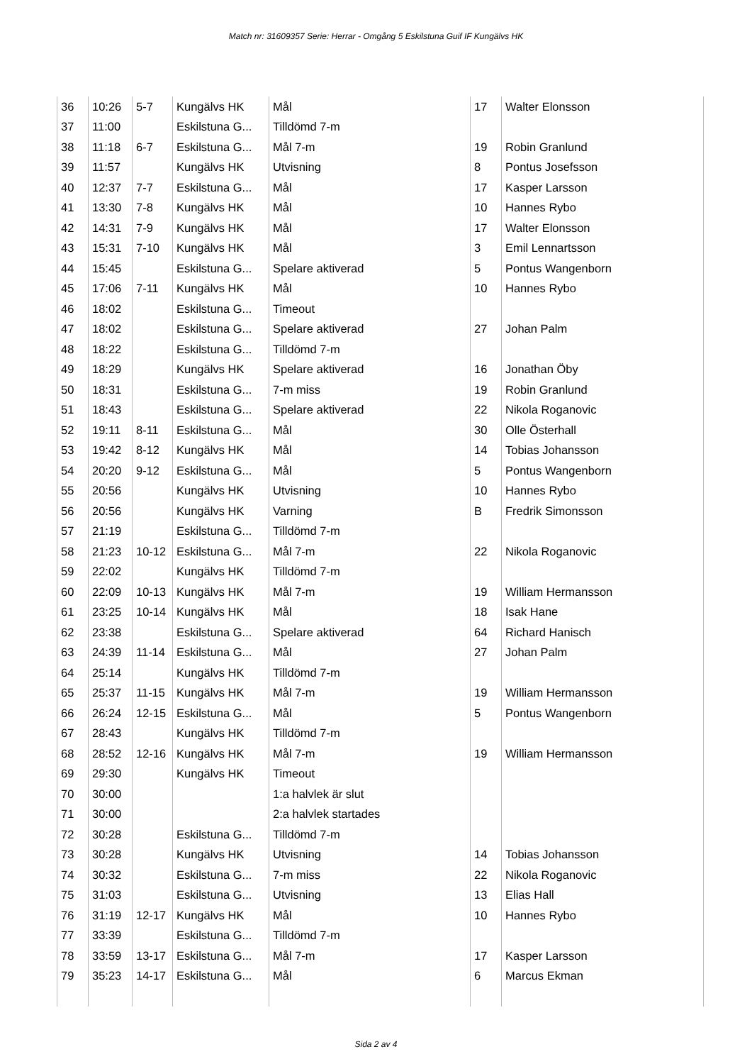Match nr: 31609357 Serie: Herrar - Omgång 5 Eskilstuna Guif IF Kungälvs HK
| 36 | 10:26 | 5-7 | Kungälvs HK | Mål | 17 | Walter Elonsson |
| 37 | 11:00 | | Eskilstuna G... | Tilldömd 7-m | | |
| 38 | 11:18 | 6-7 | Eskilstuna G... | Mål 7-m | 19 | Robin Granlund |
| 39 | 11:57 | | Kungälvs HK | Utvisning | 8 | Pontus Josefsson |
| 40 | 12:37 | 7-7 | Eskilstuna G... | Mål | 17 | Kasper Larsson |
| 41 | 13:30 | 7-8 | Kungälvs HK | Mål | 10 | Hannes Rybo |
| 42 | 14:31 | 7-9 | Kungälvs HK | Mål | 17 | Walter Elonsson |
| 43 | 15:31 | 7-10 | Kungälvs HK | Mål | 3 | Emil Lennartsson |
| 44 | 15:45 | | Eskilstuna G... | Spelare aktiverad | 5 | Pontus Wangenborn |
| 45 | 17:06 | 7-11 | Kungälvs HK | Mål | 10 | Hannes Rybo |
| 46 | 18:02 | | Eskilstuna G... | Timeout | | |
| 47 | 18:02 | | Eskilstuna G... | Spelare aktiverad | 27 | Johan Palm |
| 48 | 18:22 | | Eskilstuna G... | Tilldömd 7-m | | |
| 49 | 18:29 | | Kungälvs HK | Spelare aktiverad | 16 | Jonathan Öby |
| 50 | 18:31 | | Eskilstuna G... | 7-m miss | 19 | Robin Granlund |
| 51 | 18:43 | | Eskilstuna G... | Spelare aktiverad | 22 | Nikola Roganovic |
| 52 | 19:11 | 8-11 | Eskilstuna G... | Mål | 30 | Olle Österhall |
| 53 | 19:42 | 8-12 | Kungälvs HK | Mål | 14 | Tobias Johansson |
| 54 | 20:20 | 9-12 | Eskilstuna G... | Mål | 5 | Pontus Wangenborn |
| 55 | 20:56 | | Kungälvs HK | Utvisning | 10 | Hannes Rybo |
| 56 | 20:56 | | Kungälvs HK | Varning | B | Fredrik Simonsson |
| 57 | 21:19 | | Eskilstuna G... | Tilldömd 7-m | | |
| 58 | 21:23 | 10-12 | Eskilstuna G... | Mål 7-m | 22 | Nikola Roganovic |
| 59 | 22:02 | | Kungälvs HK | Tilldömd 7-m | | |
| 60 | 22:09 | 10-13 | Kungälvs HK | Mål 7-m | 19 | William Hermansson |
| 61 | 23:25 | 10-14 | Kungälvs HK | Mål | 18 | Isak Hane |
| 62 | 23:38 | | Eskilstuna G... | Spelare aktiverad | 64 | Richard Hanisch |
| 63 | 24:39 | 11-14 | Eskilstuna G... | Mål | 27 | Johan Palm |
| 64 | 25:14 | | Kungälvs HK | Tilldömd 7-m | | |
| 65 | 25:37 | 11-15 | Kungälvs HK | Mål 7-m | 19 | William Hermansson |
| 66 | 26:24 | 12-15 | Eskilstuna G... | Mål | 5 | Pontus Wangenborn |
| 67 | 28:43 | | Kungälvs HK | Tilldömd 7-m | | |
| 68 | 28:52 | 12-16 | Kungälvs HK | Mål 7-m | 19 | William Hermansson |
| 69 | 29:30 | | Kungälvs HK | Timeout | | |
| 70 | 30:00 | | | 1:a halvlek är slut | | |
| 71 | 30:00 | | | 2:a halvlek startades | | |
| 72 | 30:28 | | Eskilstuna G... | Tilldömd 7-m | | |
| 73 | 30:28 | | Kungälvs HK | Utvisning | 14 | Tobias Johansson |
| 74 | 30:32 | | Eskilstuna G... | 7-m miss | 22 | Nikola Roganovic |
| 75 | 31:03 | | Eskilstuna G... | Utvisning | 13 | Elias Hall |
| 76 | 31:19 | 12-17 | Kungälvs HK | Mål | 10 | Hannes Rybo |
| 77 | 33:39 | | Eskilstuna G... | Tilldömd 7-m | | |
| 78 | 33:59 | 13-17 | Eskilstuna G... | Mål 7-m | 17 | Kasper Larsson |
| 79 | 35:23 | 14-17 | Eskilstuna G... | Mål | 6 | Marcus Ekman |
Sida 2 av 4